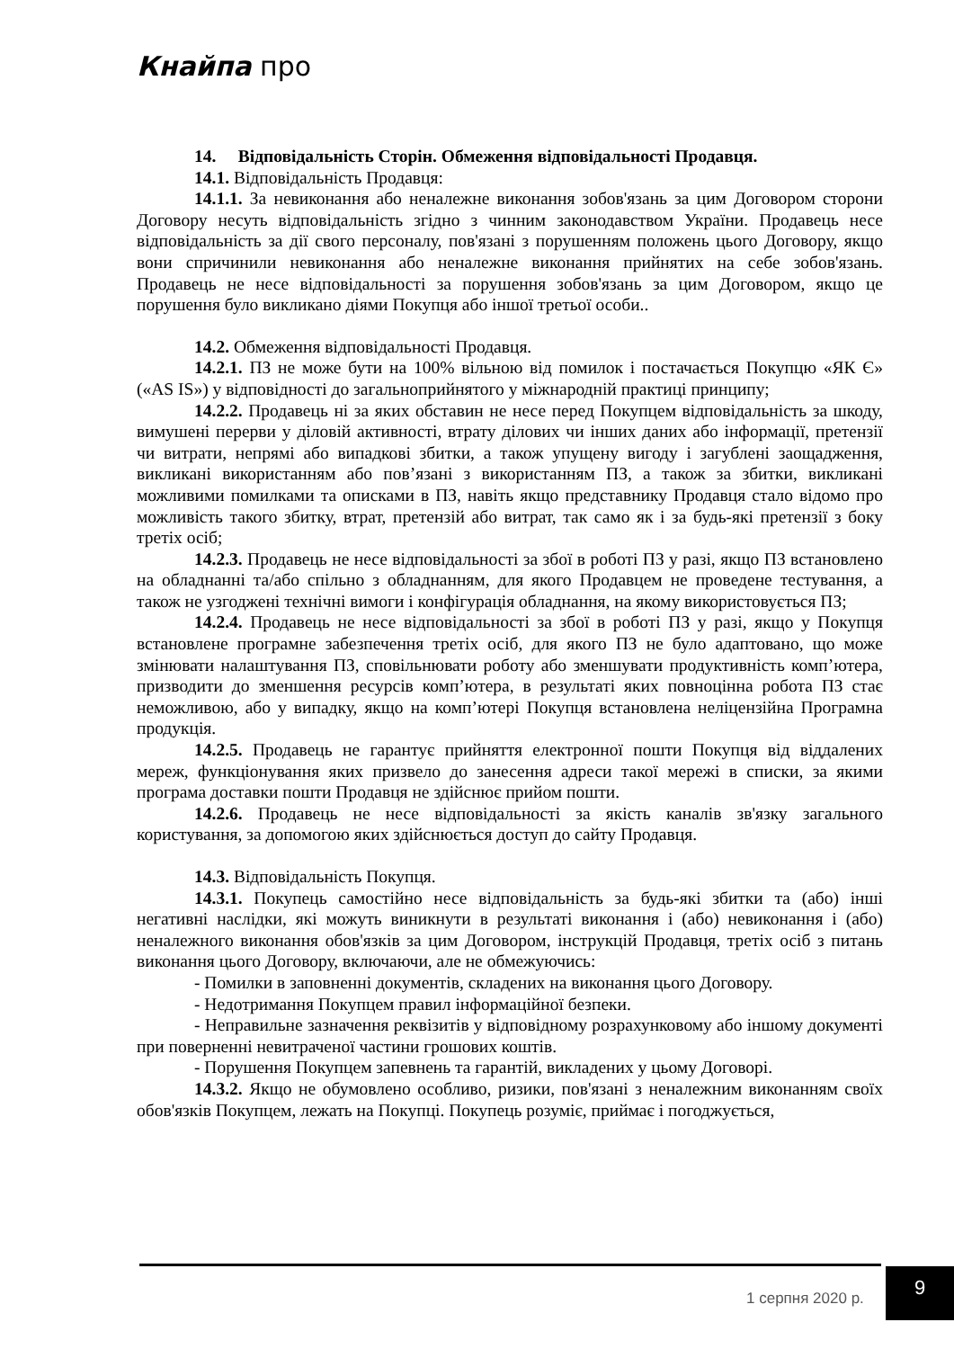Кнайпа про
14. Відповідальність Сторін. Обмеження відповідальності Продавця.
14.1. Відповідальність Продавця:
14.1.1. За невиконання або неналежне виконання зобов'язань за цим Договором сторони Договору несуть відповідальність згідно з чинним законодавством України. Продавець несе відповідальність за дії свого персоналу, пов'язані з порушенням положень цього Договору, якщо вони спричинили невиконання або неналежне виконання прийнятих на себе зобов'язань. Продавець не несе відповідальності за порушення зобов'язань за цим Договором, якщо це порушення було викликано діями Покупця або іншої третьої особи..
14.2. Обмеження відповідальності Продавця.
14.2.1. ПЗ не може бути на 100% вільною від помилок і постачається Покупцю «ЯК Є» («AS IS») у відповідності до загальноприйнятого у міжнародній практиці принципу;
14.2.2. Продавець ні за яких обставин не несе перед Покупцем відповідальність за шкоду, вимушені перерви у діловій активності, втрату ділових чи інших даних або інформації, претензії чи витрати, непрямі або випадкові збитки, а також упущену вигоду і загублені заощадження, викликані використанням або пов’язані з використанням ПЗ, а також за збитки, викликані можливими помилками та описками в ПЗ, навіть якщо представнику Продавця стало відомо про можливість такого збитку, втрат, претензій або витрат, так само як і за будь-які претензії з боку третіх осіб;
14.2.3. Продавець не несе відповідальності за збої в роботі ПЗ у разі, якщо ПЗ встановлено на обладнанні та/або спільно з обладнанням, для якого Продавцем не проведене тестування, а також не узгоджені технічні вимоги і конфігурація обладнання, на якому використовується ПЗ;
14.2.4. Продавець не несе відповідальності за збої в роботі ПЗ у разі, якщо у Покупця встановлене програмне забезпечення третіх осіб, для якого ПЗ не було адаптовано, що може змінювати налаштування ПЗ, сповільнювати роботу або зменшувати продуктивність комп’ютера, призводити до зменшення ресурсів комп’ютера, в результаті яких повноцінна робота ПЗ стає неможливою, або у випадку, якщо на комп’ютері Покупця встановлена неліцензійна Програмна продукція.
14.2.5. Продавець не гарантує прийняття електронної пошти Покупця від віддалених мереж, функціонування яких призвело до занесення адреси такої мережі в списки, за якими програма доставки пошти Продавця не здійснює прийом пошти.
14.2.6. Продавець не несе відповідальності за якість каналів зв'язку загального користування, за допомогою яких здійснюється доступ до сайту Продавця.
14.3. Відповідальність Покупця.
14.3.1. Покупець самостійно несе відповідальність за будь-які збитки та (або) інші негативні наслідки, які можуть виникнути в результаті виконання і (або) невиконання і (або) неналежного виконання обов'язків за цим Договором, інструкцій Продавця, третіх осіб з питань виконання цього Договору, включаючи, але не обмежуючись:
- Помилки в заповненні документів, складених на виконання цього Договору.
- Недотримання Покупцем правил інформаційної безпеки.
- Неправильне зазначення реквізитів у відповідному розрахунковому або іншому документі при поверненні невитраченої частини грошових коштів.
- Порушення Покупцем запевнень та гарантій, викладених у цьому Договорі.
14.3.2. Якщо не обумовлено особливо, ризики, пов'язані з неналежним виконанням своїх обов'язків Покупцем, лежать на Покупці. Покупець розуміє, приймає і погоджується,
1 серпня 2020 р.
9